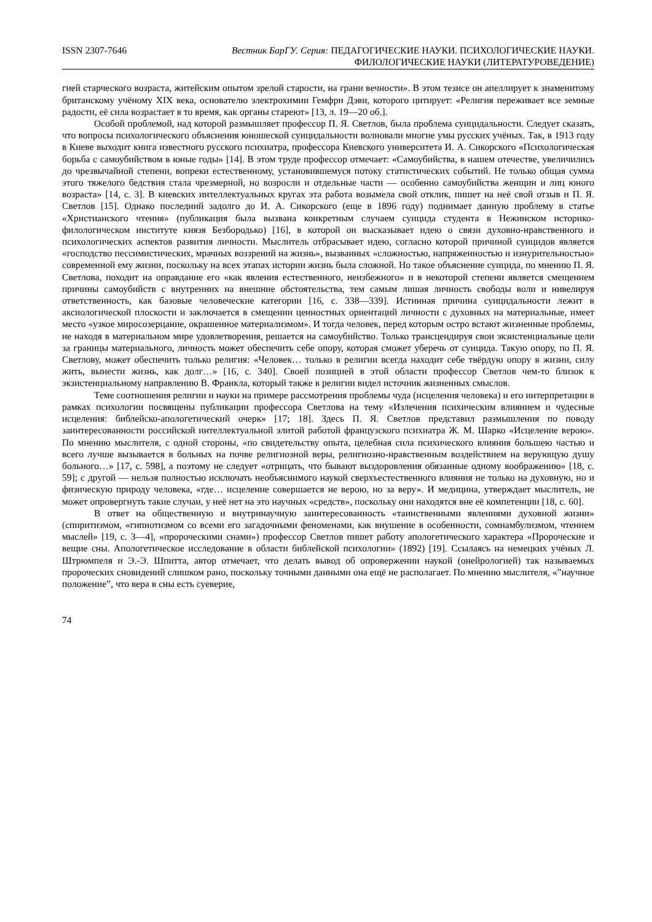ISSN 2307-7646 Вестник БарГУ. Серия: ПЕДАГОГИЧЕСКИЕ НАУКИ. ПСИХОЛОГИЧЕСКИЕ НАУКИ.
ФИЛОЛОГИЧЕСКИЕ НАУКИ (ЛИТЕРАТУРОВЕДЕНИЕ)
гией старческого возраста, житейским опытом зрелой старости, на грани вечности». В этом тезисе он апеллирует к знаменитому британскому учёному XIX века, основателю электрохимии Гемфри Дэви, которого цитирует: «Религия переживает все земные радости, её сила возрастает в то время, как органы стареют» [13, л. 19—20 об.].
Особой проблемой, над которой размышляет профессор П. Я. Светлов, была проблема суицидальности. Следует сказать, что вопросы психологического объяснения юношеской суицидальности волновали многие умы русских учёных. Так, в 1913 году в Киеве выходит книга известного русского психиатра, профессора Киевского университета И. А. Сикорского «Психологическая борьба с самоубийством в юные годы» [14]. В этом труде профессор отмечает: «Самоубийства, в нашем отечестве, увеличились до чрезвычайной степени, вопреки естественному, установившемуся потоку статистических событий. Не только общая сумма этого тяжелого бедствия стала чрезмерной, но возросли и отдельные части — особенно самоубийства женщин и лиц юного возраста» [14, с. 3]. В киевских интеллектуальных кругах эта работа возымела свой отклик, пишет на неё свой отзыв и П. Я. Светлов [15]. Однако последний задолго до И. А. Сикорского (еще в 1896 году) поднимает данную проблему в статье «Христианского чтения» (публикация была вызвана конкретным случаем суицида студента в Нежинском историко-филологическом институте князя Безбородько) [16], в которой он высказывает идею о связи духовно-нравственного и психологических аспектов развития личности. Мыслитель отбрасывает идею, согласно которой причиной суицидов является «господство пессимистических, мрачных воззрений на жизнь», вызванных «сложностью, напряженностью и изнурительностью» современной ему жизни, поскольку на всех этапах истории жизнь была сложной. Но такое объяснение суицида, по мнению П. Я. Светлова, походит на оправдание его «как явления естественного, неизбежного» и в некоторой степени является смещением причины самоубийств с внутренних на внешние обстоятельства, тем самым лишая личность свободы воли и нивелируя ответственность, как базовые человеческие категории [16, с. 338—339]. Истинная причина суицидальности лежит в аксиологической плоскости и заключается в смещении ценностных ориентаций личности с духовных на материальные, имеет место «узкое миросозерцание, окрашенное материализмом». И тогда человек, перед которым остро встают жизненные проблемы, не находя в материальном мире удовлетворения, решается на самоубийство. Только трансцендируя свои экзистенциальные цели за границы материального, личность может обеспечить себе опору, которая сможет уберечь от суицида. Такую опору, по П. Я. Светлову, может обеспечить только религия: «Человек… только в религии всегда находит себе твёрдую опору в жизни, силу жить, вынести жизнь, как долг…» [16, с. 340]. Своей позицией в этой области профессор Светлов чем-то близок к экзистенциальному направлению В. Франкла, который также в религии видел источник жизненных смыслов.
Теме соотношения религии и науки на примере рассмотрения проблемы чуда (исцеления человека) и его интерпретации в рамках психологии посвящены публикации профессора Светлова на тему «Излечения психическим влиянием и чудесные исцеления: библейско-апологетический очерк» [17; 18]. Здесь П. Я. Светлов представил размышления по поводу заинтересованности российской интеллектуальной элитой работой французского психиатра Ж. М. Шарко «Исцеление верою». По мнению мыслителя, с одной стороны, «по свидетельству опыта, целебная сила психического влияния большею частью и всего лучше вызывается в больных на почве религиозной веры, религиозно-нравственным воздействием на верующую душу больного…» [17, с. 598], а поэтому не следует «отрицать, что бывают выздоровления обязанные одному воображению» [18, с. 59]; с другой — нельзя полностью исключать необъяснимого наукой сверхъестественного влияния не только на духовную, но и физическую природу человека, «где… исцеление совершается не верою, но за веру». И медицина, утверждает мыслитель, не может опровергнуть такие случаи, у неё нет на это научных «средств», поскольку они находятся вне её компетенции [18, с. 60].
В ответ на общественную и внутринаучную заинтересованность «таинственными явлениями духовной жизни» (спиритизмом, «гипнотизмом со всеми его загадочными феноменами, как внушение в особенности, сомнамбулизмом, чтением мыслей» [19, с. 3—4], «пророческими снами») профессор Светлов пишет работу апологетического характера «Пророческие и вещие сны. Апологетическое исследование в области библейской психологии» (1892) [19]. Ссылаясь на немецких учёных Л. Штрюмпеля и Э.-Э. Шпитта, автор отмечает, что делать вывод об опровержении наукой (онейрологией) так называемых пророческих сновидений слишком рано, поскольку точными данными она ещё не располагает. По мнению мыслителя, «”научное положение”, что вера в сны есть суеверие,
74